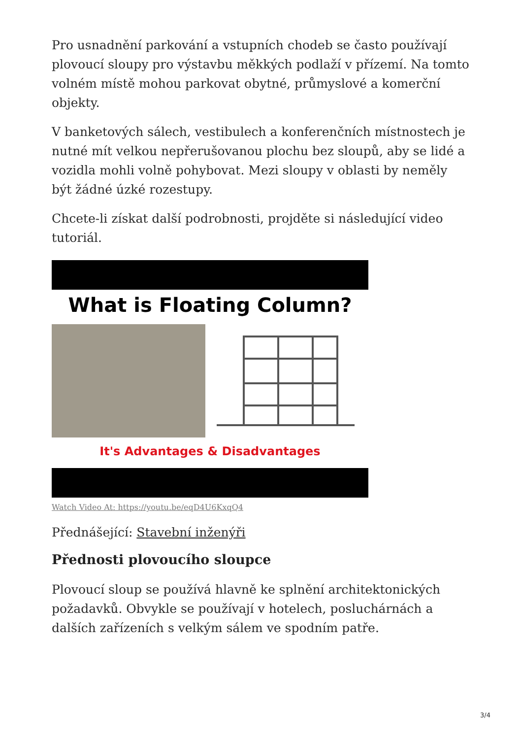Pro usnadnění parkování a vstupních chodeb se často používají plovoucí sloupy pro výstavbu měkkých podlaží v přízemí. Na tomto volném místě mohou parkovat obytné, průmyslové a komerční objekty.
V banketových sálech, vestibulech a konferenčních místnostech je nutné mít velkou nepřerušovanou plochu bez sloupů, aby se lidé a vozidla mohli volně pohybovat. Mezi sloupy v oblasti by neměly být žádné úzké rozestupy.
Chcete-li získat další podrobnosti, projděte si následující video tutoriál.
What is Floating Column?
It's Advantages & Disadvantages
Watch Video At: https://youtu.be/eqD4U6KxqQ4
Přednášející: Stavební inženýři
Přednosti plovoucího sloupce
Plovoucí sloup se používá hlavně ke splnění architektonických požadavků. Obvykle se používají v hotelech, posluchárnách a dalších zařízeních s velkým sálem ve spodním patře.
3/4